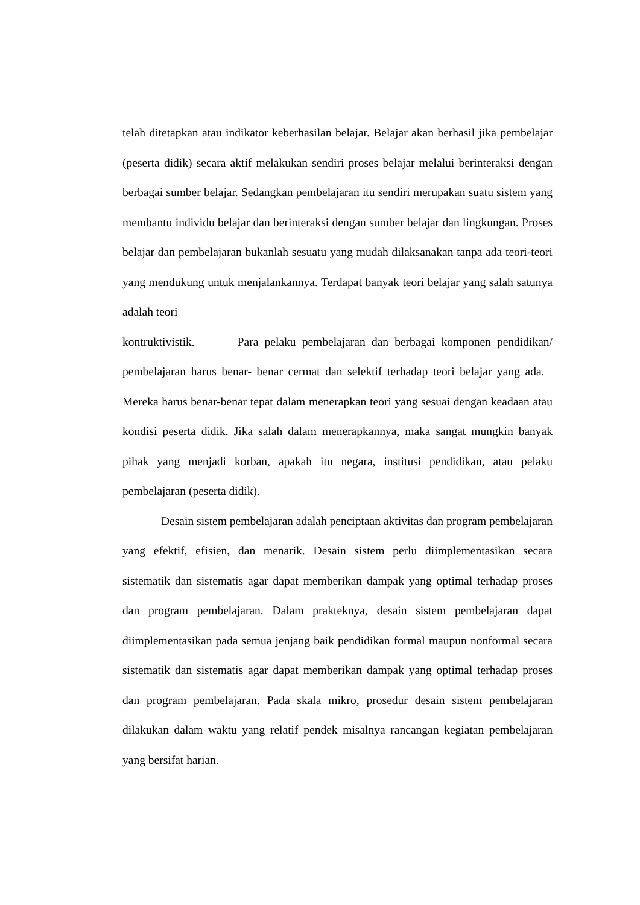telah ditetapkan atau indikator keberhasilan belajar. Belajar akan berhasil jika pembelajar (peserta didik) secara aktif melakukan sendiri proses belajar melalui berinteraksi dengan berbagai sumber belajar. Sedangkan pembelajaran itu sendiri merupakan suatu sistem yang membantu individu belajar dan berinteraksi dengan sumber belajar dan lingkungan. Proses belajar dan pembelajaran bukanlah sesuatu yang mudah dilaksanakan tanpa ada teori-teori yang mendukung untuk menjalankannya. Terdapat banyak teori belajar yang salah satunya adalah teori
kontruktivistik. Para pelaku pembelajaran dan berbagai komponen pendidikan/ pembelajaran harus benar- benar cermat dan selektif terhadap teori belajar yang ada. Mereka harus benar-benar tepat dalam menerapkan teori yang sesuai dengan keadaan atau kondisi peserta didik. Jika salah dalam menerapkannya, maka sangat mungkin banyak pihak yang menjadi korban, apakah itu negara, institusi pendidikan, atau pelaku pembelajaran (peserta didik).
Desain sistem pembelajaran adalah penciptaan aktivitas dan program pembelajaran yang efektif, efisien, dan menarik. Desain sistem perlu diimplementasikan secara sistematik dan sistematis agar dapat memberikan dampak yang optimal terhadap proses dan program pembelajaran. Dalam prakteknya, desain sistem pembelajaran dapat diimplementasikan pada semua jenjang baik pendidikan formal maupun nonformal secara sistematik dan sistematis agar dapat memberikan dampak yang optimal terhadap proses dan program pembelajaran. Pada skala mikro, prosedur desain sistem pembelajaran dilakukan dalam waktu yang relatif pendek misalnya rancangan kegiatan pembelajaran yang bersifat harian.